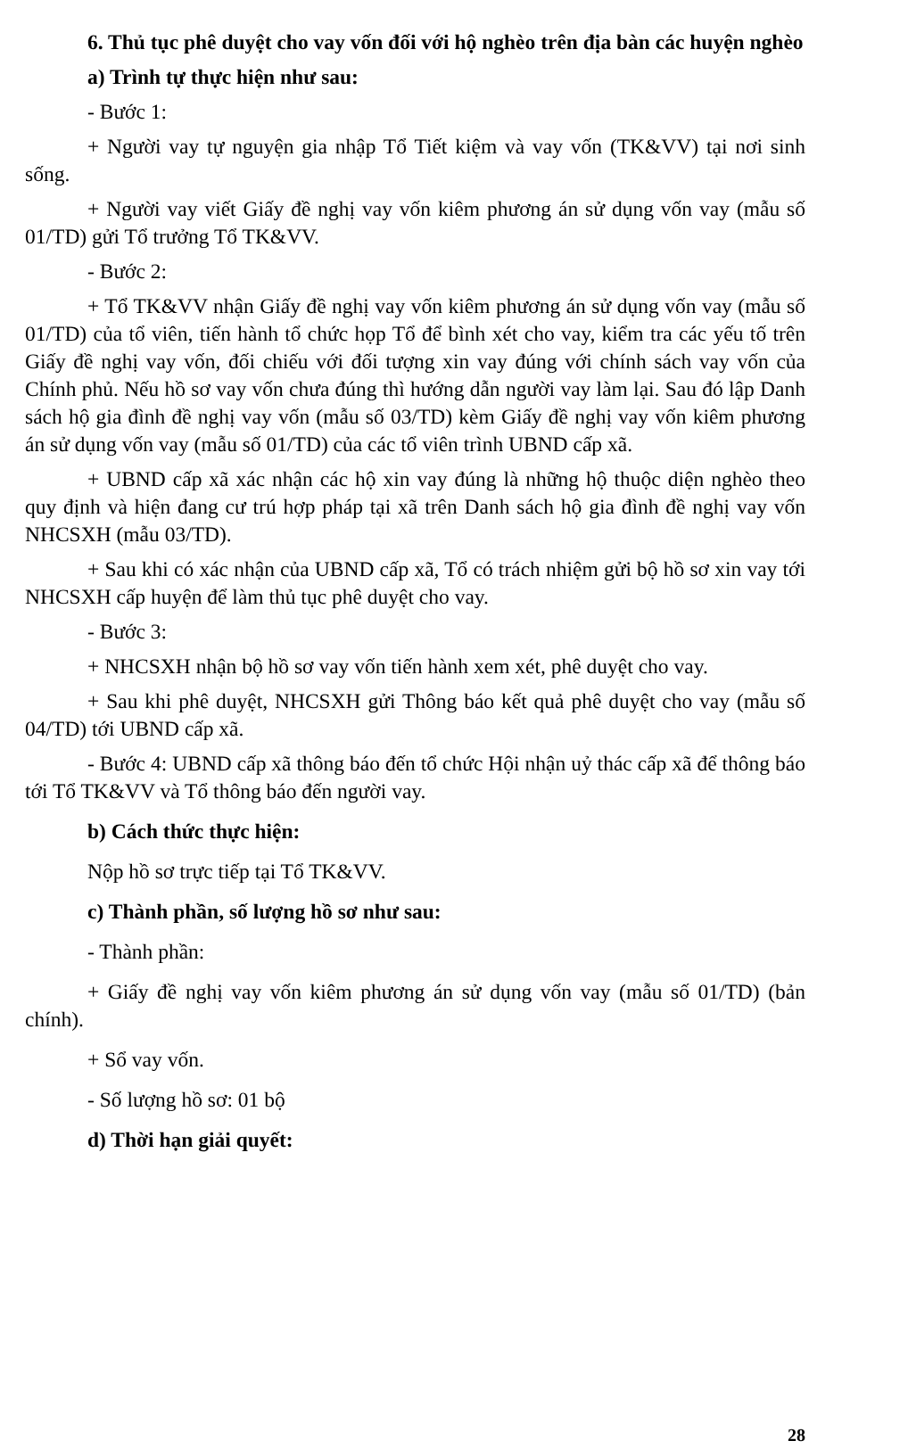6. Thủ tục phê duyệt cho vay vốn đối với hộ nghèo trên địa bàn các huyện nghèo
a) Trình tự thực hiện như sau:
- Bước 1:
+ Người vay tự nguyện gia nhập Tổ Tiết kiệm và vay vốn (TK&VV) tại nơi sinh sống.
+ Người vay viết Giấy đề nghị vay vốn kiêm phương án sử dụng vốn vay (mẫu số 01/TD) gửi Tổ trưởng Tổ TK&VV.
- Bước 2:
+ Tổ TK&VV nhận Giấy đề nghị vay vốn kiêm phương án sử dụng vốn vay (mẫu số 01/TD) của tổ viên, tiến hành tổ chức họp Tổ để bình xét cho vay, kiểm tra các yếu tố trên Giấy đề nghị vay vốn, đối chiếu với đối tượng xin vay đúng với chính sách vay vốn của Chính phủ. Nếu hồ sơ vay vốn chưa đúng thì hướng dẫn người vay làm lại. Sau đó lập Danh sách hộ gia đình đề nghị vay vốn (mẫu số 03/TD) kèm Giấy đề nghị vay vốn kiêm phương án sử dụng vốn vay (mẫu số 01/TD) của các tổ viên trình UBND cấp xã.
+ UBND cấp xã xác nhận các hộ xin vay đúng là những hộ thuộc diện nghèo theo quy định và hiện đang cư trú hợp pháp tại xã trên Danh sách hộ gia đình đề nghị vay vốn NHCSXH (mẫu 03/TD).
+ Sau khi có xác nhận của UBND cấp xã, Tổ có trách nhiệm gửi bộ hồ sơ xin vay tới NHCSXH cấp huyện để làm thủ tục phê duyệt cho vay.
- Bước 3:
+ NHCSXH nhận bộ hồ sơ vay vốn tiến hành xem xét, phê duyệt cho vay.
+ Sau khi phê duyệt, NHCSXH gửi Thông báo kết quả phê duyệt cho vay (mẫu số 04/TD) tới UBND cấp xã.
- Bước 4: UBND cấp xã thông báo đến tổ chức Hội nhận uỷ thác cấp xã để thông báo tới Tổ TK&VV và Tổ thông báo đến người vay.
b) Cách thức thực hiện:
Nộp hồ sơ trực tiếp tại Tổ TK&VV.
c) Thành phần, số lượng hồ sơ như sau:
- Thành phần:
+ Giấy đề nghị vay vốn kiêm phương án sử dụng vốn vay (mẫu số 01/TD) (bản chính).
+ Sổ vay vốn.
- Số lượng hồ sơ: 01 bộ
d) Thời hạn giải quyết:
28